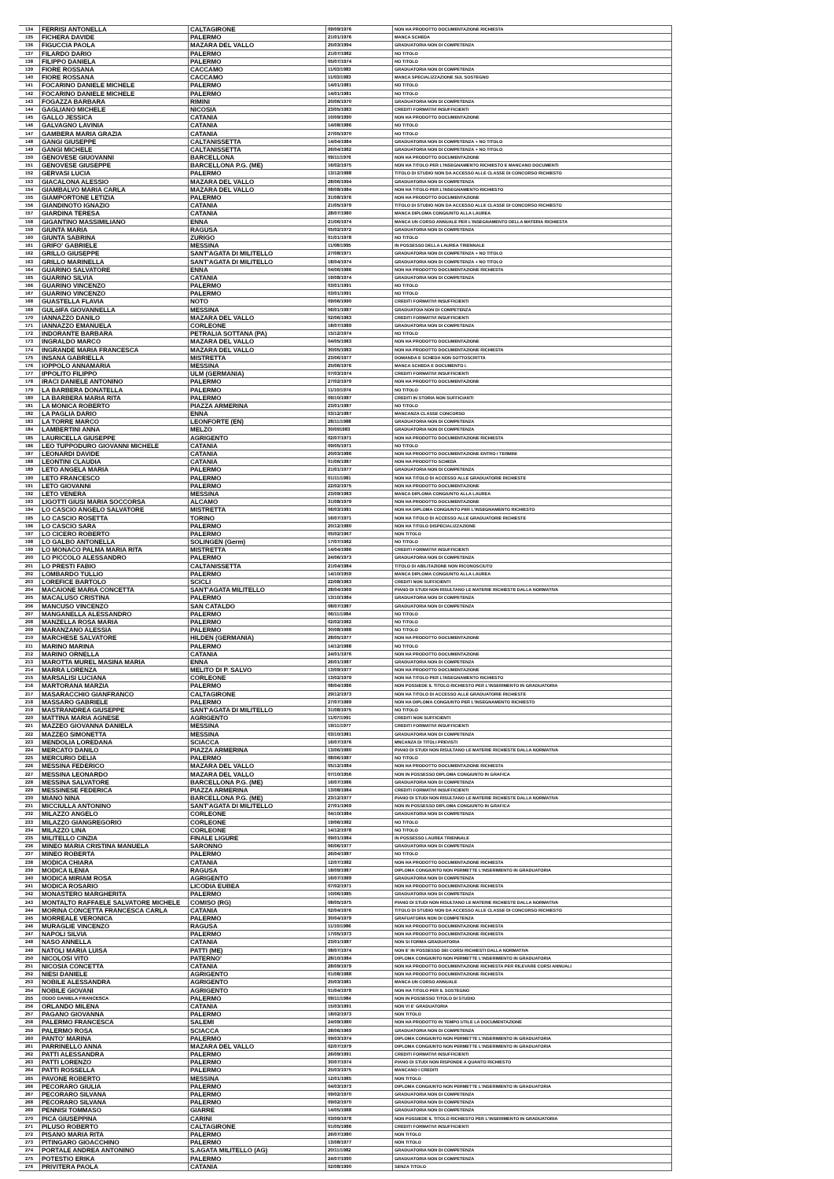| 134 | FERRISI ANTONELLA | CALTAGIRONE | 09/09/1976 | NON HA PRODOTTO DOCUMENTAZIONE RICHIESTA |
| 135 | FICHERA DAVIDE | PALERMO | 21/01/1976 | MANCA SCHEDA |
| 136 | FIGUCCIA PAOLA | MAZARA DEL VALLO | 25/03/1994 | GRADUATORIA NON DI COMPETENZA |
| 137 | FILARDO DARIO | PALERMO | 21/07/1982 | NO TITOLO |
| 138 | FILIPPO DANIELA | PALERMO | 05/07/1974 | NO TITOLO |
| 139 | FIORE ROSSANA | CACCAMO | 11/03/1983 | GRADUATORIA NON DI COMPETENZA |
| 140 | FIORE ROSSANA | CACCAMO | 11/03/1983 | MANCA SPECIALIZZAZIONE SUL SOSTEGNO |
| 141 | FOCARINO DANIELE MICHELE | PALERMO | 14/01/1981 | NO TITOLO |
| 142 | FOCARINO DANIELE MICHELE | PALERMO | 14/01/1981 | NO TITOLO |
| 143 | FOGAZZA BARBARA | RIMINI | 20/06/1970 | GRADUATORIA NON DI COMPETENZA |
| 144 | GAGLIANO MICHELE | NICOSIA | 23/05/1983 | CREDITI FORMATIVI INSUFFICIENTI |
| 145 | GALLO JESSICA | CATANIA | 10/09/1990 | NON HA PRODOTTO DOCUMENTAZIONE |
| 146 | GALVAGNO LAVINIA | CATANIA | 14/08/1986 | NO TITOLO |
| 147 | GAMBERA MARIA GRAZIA | CATANIA | 27/05/1970 | NO TITOLO |
| 148 | GANGI GIUSEPPE | CALTANISSETTA | 14/04/1984 | GRADUATORIA NON DI COMPETENZA + NO TITOLO |
| 149 | GANGI MICHELE | CALTANISSETTA | 26/04/1982 | GRADUATORIA NON DI COMPETENZA + NO TITOLO |
| 150 | GENOVESE GIUOVANNI | BARCELLONA | 09/11/1976 | NON HA PRODOTTO DOCUMENTAZIONE |
| 151 | GENOVESE GIUSEPPE | BARCELLONA P.G. (ME) | 16/02/1975 | NON HA TITOLO PER L'INSEGNAMENTO RICHIESTO E MANCANO DOCUMENTI |
| 152 | GERVASI LUCIA | PALERMO | 13/12/1988 | TITOLO DI STUDIO NON DA ACCESSO ALLE CLASSE DI CONCORSO RICHIESTO |
| 153 | GIACALONA ALESSIO | MAZARA DEL VALLO | 28/06/1994 | GRADUATORIA NON DI COMPETENZA |
| 154 | GIAMBALVO MARIA CARLA | MAZARA DEL VALLO | 08/08/1984 | NON HA TITOLO PER L'INSEGNAMENTO RICHIESTO |
| 155 | GIAMPORTONE LETIZIA | PALERMO | 31/08/1976 | NON HA PRODOTTO DOCUMENTAZIONE |
| 156 | GIANDINOTO IGNAZIO | CATANIA | 21/05/1979 | TITOLO DI STUDIO NON DA ACCESSO ALLE CLASSE DI CONCORSO RICHIESTO |
| 157 | GIARDINA TERESA | CATANIA | 28/07/1980 | MANCA DIPLOMA CONGIUNTO ALLA LAUREA |
| 158 | GIGANTINO MASSIMILIANO | ENNA | 21/06/1974 | MANCA UN CORSO ANNUALE PER L'INSEGNAMENTO DELLA MATERIA RICHIESTA |
| 159 | GIUNTA MARIA | RAGUSA | 05/02/1972 | GRADUATORIA NON DI COMPETENZA |
| 160 | GIUNTA SABRINA | ZURIGO | 01/01/1978 | NO TITOLO |
| 161 | GRIFO' GABRIELE | MESSINA | 11/08/1995 | IN POSSESSO DELLA LAUREA TRIENNALE |
| 162 | GRILLO GIUSEPPE | SANT'AGATA DI MILITELLO | 27/08/1971 | GRADUATORIA NON DI COMPETENZA + NO TITOLO |
| 163 | GRILLO MARINELLA | SANT'AGATA DI MILITELLO | 18/04/1974 | GRADUATORIA NON DI COMPETENZA + NO TITOLO |
| 164 | GUARINO SALVATORE | ENNA | 04/06/1986 | NON HA PRODOTTO DOCUMENTAZIONE RICHIESTA |
| 165 | GUARINO SILVIA | CATANIA | 19/08/1974 | GRADUATORIA NON DI COMPETENZA |
| 166 | GUARINO VINCENZO | PALERMO | 03/01/1991 | NO TITOLO |
| 167 | GUARINO VINCENZO | PALERMO | 03/01/1991 | NO TITOLO |
| 168 | GUASTELLA FLAVIA | NOTO | 09/06/1990 | CREDITI FORMATIVI INSUFFICIENTI |
| 169 | GULòIFA GIOVANNELLA | MESSINA | 06/01/1987 | GRADUATOIA NON DI COMPETENZA |
| 170 | IANNAZZO DANILO | MAZARA DEL VALLO | 02/06/1983 | CREDITI FORMATIVI INSUFFICIENTI |
| 171 | IANNAZZO EMANUELA | CORLEONE | 18/07/1989 | GRADUATORIA NON DI COMPETENZA |
| 172 | INDORANTE BARBARA | PETRALIA SOTTANA (PA) | 15/12/1974 | NO TITOLO |
| 173 | INGRALDO MARCO | MAZARA DEL VALLO | 04/05/1983 | NON HA PRODOTTO DOCUMENTAZIONE |
| 174 | INGRANDE MARIA FRANCESCA | MAZARA DEL VALLO | 30/05/1983 | NON HA PRODOTTO DOCUMENTAZIONE RICHIESTA |
| 175 | INSANA GABRIELLA | MISTRETTA | 23/06/1977 | DOMANDA E SCHEDA NON SOTTOSCRITTA |
| 176 | IOPPOLO ANNAMARIA | MESSINA | 25/06/1976 | MANCA SCHEDA E DOCUMENTO I. |
| 177 | IPPOLITO FILIPPO | ULM (GERMANIA) | 07/03/1974 | CREDITI FORMATIVI INSUFFICIENTI |
| 178 | IRACI DANIELE ANTONINO | PALERMO | 27/02/1979 | NON HA PRODOTTO DOCUMENTAZIONE |
| 179 | LA BARBERA DONATELLA | PALERMO | 11/10/1974 | NO TITOLO |
| 180 | LA BARBERA MARIA RITA | PALERMO | 09/10/1987 | CREDITI IN STORIA NON SUFFICIANTI |
| 181 | LA MONICA ROBERTO | PIAZZA ARMERINA | 23/01/1987 | NO TITOLO |
| 182 | LA PAGLIA DARIO | ENNA | 03/12/1987 | MANCANZA CLASSE CONCORSO |
| 183 | LA TORRE MARCO | LEONFORTE (EN) | 28/11/1988 | GRADUATORIA NON DI COMPETENZA |
| 184 | LAMBERTINI ANNA | MELZO | 30/091983 | GRADUATORIA NON DI COMPETENZA |
| 185 | LAURICELLA GIUSEPPE | AGRIGENTO | 02/07/1971 | NON HA PRODOTTO DOCUMENTAZIONE RICHIESTA |
| 186 | LEO TUPPODURO GIOVANNI MICHELE | CATANIA | 09/05/1971 | NO TITOLO |
| 187 | LEONARDI DAVIDE | CATANIA | 20/03/1986 | NON HA PRODOTTO DOCUMENTAZIONE ENTRO I TERMINI |
| 188 | LEONTINI CLAUDIA | CATANIA | 01/06/1987 | NON HA PRODOTTO SCHEDA |
| 189 | LETO ANGELA MARIA | PALERMO | 21/01/1977 | GRADUATORIA NON DI COMPETENZA |
| 190 | LETO FRANCESCO | PALERMO | 01/11/1981 | NON HA TITOLO DI ACCESSO ALLE GRADUATORIE RICHIESTE |
| 191 | LETO GIOVANNI | PALERMO | 22/02/1975 | NON HA PRODOTTO DOCUMENTAZIONE |
| 192 | LETO VENERA | MESSINA | 23/09/1983 | MANCA DIPLOMA CONGIUNTO ALLA LAUREA |
| 193 | LIGOTTI GIUSI MARIA SOCCORSA | ALCAMO | 31/08/1979 | NON HA PRODOTTO DOCUMENTAZIONE |
| 194 | LO CASCIO ANGELO SALVATORE | MISTRETTA | 06/03/1981 | NON HA DIPLOMA CONGIUNTO PER L'INSEGNAMENTO RICHIESTO |
| 195 | LO CASCIO ROSETTA | TORINO | 16/07/1971 | NON HA TITOLO DI ACCESSO ALLE GRADUATORIE RICHIESTE |
| 196 | LO CASCIO SARA | PALERMO | 20/12/1980 | NON HA TITOLO DISPECIALIZZAZIONE |
| 197 | LO CICERO ROBERTO | PALERMO | 05/02/1967 | NON TITOLO |
| 198 | LO GALBO ANTONELLA | SOLINGEN (Germ) | 17/07/1982 | NO TITOLO |
| 199 | LO MONACO PALMA MARIA RITA | MISTRETTA | 14/04/1986 | CREDITI FORMATIVI INSUFFICIENTI |
| 200 | LO PICCOLO ALESSANDRO | PALERMO | 24/06/1973 | GRADUATORIA NON DI COMPETENZA |
| 201 | LO PRESTI FABIO | CALTANISSETTA | 21/04/1984 | TITOLO DI ABILITAZIONE NON RICONOSCIUTO |
| 202 | LOMBARDO TULLIO | PALERMO | 14/10/1959 | MANCA DIPLOMA CONGIUNTO ALLA LAUREA |
| 203 | LOREFICE BARTOLO | SCICLI | 22/08/1983 | CREDITI NON SUFFICIENTI |
| 204 | MACAIONE MARIA CONCETTA | SANT'AGATA MILITELLO | 28/04/1969 | PIANO DI STUDI NON RISULTANO LE MATERIE RICHIESTE DALLA NORMATIVA |
| 205 | MACALUSO CRISTINA | PALERMO | 13/10/1984 | GRADUATORIA NON DI COMPETENZA |
| 206 | MANCUSO VINCENZO | SAN CATALDO | 08/07/1987 | GRADUATORIA NON DI COMPETENZA |
| 207 | MANGANELLA ALESSANDRO | PALERMO | 06/11/1984 | NO TITOLO |
| 208 | MANZELLA ROSA MARIA | PALERMO | 02/02/1982 | NO TITOLO |
| 209 | MARANZANO ALESSIA | PALERMO | 30/08/1988 | NO TITOLO |
| 210 | MARCHESE SALVATORE | HILDEN (GERMANIA) | 28/05/1977 | NON HA PRODOTTO DOCUMENTAZIONE |
| 211 | MARINO MARINA | PALERMO | 14/12/1988 | NO TITOLO |
| 212 | MARINO ORNELLA | CATANIA | 24/01/1976 | NON HA PRODOTTO DOCUMENTAZIONE |
| 213 | MAROTTA MUREL MASINA MARIA | ENNA | 26/01/1987 | GRADUATORIA NON DI COMPETENZA |
| 214 | MARRA LORENZA | MELITO DI P. SALVO | 13/09/1977 | NON HA PRODOTTO DOCUMENTAZIONE |
| 215 | MARSALISI LUCIANA | CORLEONE | 13/02/1979 | NON HA TITOLO PER L'INSEGNAMENTO RICHIESTO |
| 216 | MARTORANA MARZIA | PALERMO | 08/04/1986 | NON POSSIEDE IL TITOLO RICHIESTO PER L'INSERIMENTO IN GRADUATORIA |
| 217 | MASARACCHIO GIANFRANCO | CALTAGIRONE | 29/12/1973 | NON HA TITOLO DI ACCESSO ALLE GRADUATORIE RICHIESTE |
| 218 | MASSARO GABRIELE | PALERMO | 27/07/1989 | NON HA DIPLOMA CONGIUNTO PER L'INSEGNAMENTO RICHIESTO |
| 219 | MASTRANDREA GIUSEPPE | SANT'AGATA DI MILITELLO | 31/08/1975 | NO TITOLO |
| 220 | MATTINA MARIA AGNESE | AGRIGENTO | 11/07/1991 | CREDITI NON SUFFICIENTI |
| 221 | MAZZEO GIOVANNA DANIELA | MESSINA | 19/11/1977 | CREDITI FORMATIVI INSUFFICIENTI |
| 222 | MAZZEO SIMONETTA | MESSINA | 03/10/1981 | GRADUATORIA NON DI COMPETENZA |
| 223 | MENDOLIA LOREDANA | SCIACCA | 16/07/1976 | MNCANZA DI TITOLI PREVISTI |
| 224 | MERCATO DANILO | PIAZZA ARMERINA | 13/06/1980 | PIANO DI STUDI NON RISULTANO LE MATERIE RICHIESTE DALLA NORMATIVA |
| 225 | MERCURIO DELIA | PALERMO | 08/06/1987 | NO TITOLO |
| 226 | MESSINA FEDERICO | MAZARA DEL VALLO | 05/12/1984 | NON HA PRODOTTO DOCUMENTAZIONE RICHIESTA |
| 227 | MESSINA LEONARDO | MAZARA DEL VALLO | 07/10/1956 | NON IN POSSESSO DIPLOMA CONGIUNTO IN GRAFICA |
| 228 | MESSINA SALVATORE | BARCELLONA P.G. (ME) | 16/07/1986 | GRADUATORIA NON DI COMPETENZA |
| 229 | MESSINESE FEDERICA | PIAZZA ARMERINA | 13/08/1984 | CREDITI FORMATIVI INSUFFICIENTI |
| 230 | MIANO NINA | BARCELLONA P.G. (ME) | 23/12/1977 | PIANO DI STUDI NON RISULTANO LE MATERIE RICHIESTE DALLA NORMATIVA |
| 231 | MICCIULLA ANTONINO | SANT'AGATA DI MILITELLO | 27/01/1969 | NON IN POSSESSO DIPLOMA CONGIUNTO IN GRAFICA |
| 232 | MILAZZO ANGELO | CORLEONE | 04/10/1984 | GRADUATORIA NON DI COMPETENZA |
| 233 | MILAZZO GIANGREGORIO | CORLEONE | 19/06/1982 | NO TITOLO |
| 234 | MILAZZO LINA | CORLEONE | 14/12/1978 | NO TITOLO |
| 235 | MILITELLO CINZIA | FINALE LIGURE | 09/01/1984 | IN POSSESSO LAUREA TRIENNALE |
| 236 | MINEO MARIA CRISTINA MANUELA | SARONNO | 06/06/1977 | GRADUATORIA NON DI COMPETENZA |
| 237 | MINEO ROBERTA | PALERMO | 26/04/1987 | NO TITOLO |
| 238 | MODICA CHIARA | CATANIA | 12/07/1982 | NON HA PRODOTTO DOCUMENTAZIONE RICHIESTA |
| 239 | MODICA ILENIA | RAGUSA | 18/09/1987 | DIPLOMA CONGIUNTO NON PERMETTE L'INSERIMENTO IN GRADUATORIA |
| 240 | MODICA MIRIAM ROSA | AGRIGENTO | 16/07/1989 | GRADUATORIA NON DI COMPETENZA |
| 241 | MODICA ROSARIO | LICODIA EUBEA | 07/02/1971 | NON HA PRODOTTO DOCUMENTAZIONE RICHIESTA |
| 242 | MONASTERO MARGHERITA | PALERMO | 10/06/1985 | GRADUATORIA NON DI COMPETENZA |
| 243 | MONTALTO RAFFAELE SALVATORE MICHELE | COMISO (RG) | 08/05/1975 | PIANO DI STUDI NON RISULTANO LE MATERIE RICHIESTE DALLA NORMATIVA |
| 244 | MORINA CONCETTA FRANCESCA CARLA | CATANIA | 02/04/1976 | TITOLO DI STUDIO NON DA ACCESSO ALLE CLASSE DI CONCORSO RICHIESTO |
| 245 | MORREALE VERONICA | PALERMO | 30/04/1979 | GRAFUATORIA NON DI COMPETENZA |
| 246 | MURAGLIE VINCENZO | RAGUSA | 11/10/1986 | NON HA PRODOTTO DOCUMENTAZIONE RICHIESTA |
| 247 | NAPOLI SILVIA | PALERMO | 17/05/1973 | NON HA PRODOTTO DOCUMENTAZIONE RICHIESTA |
| 248 | NASO ANNELLA | CATANIA | 23/01/1987 | NON SI FORMA GRADUATORIA |
| 249 | NATOLI MARIA LUISA | PATTI (ME) | 08/07/1974 | NON E' IN POSSESSO DEI CORSI RICHIESTI DALLA NORMATIVA |
| 250 | NICOLOSI VITO | PATERNO' | 28/10/1984 | DIPLOMA CONGIUNTO NON PERMETTE L'INSERIMENTO IN GRADUATORIA |
| 251 | NICOSIA CONCETTA | CATANIA | 28/09/1979 | NON HA PRODOTTO DOCUMENTAZIONE RICHIESTA PER RILEVARE CORSI ANNUALI |
| 252 | NIESI DANIELE | AGRIGENTO | 01/08/1988 | NON HA PRODOTTO DOCUMENTAZIONE RICHIESTA |
| 253 | NOBILE ALESSANDRA | AGRIGENTO | 25/03/1981 | MANCA UN CORSO ANNUALE |
| 254 | NOBILE GIOVANI | AGRIGENTO | 01/04/1978 | NON HA TITOLO PER IL SOSTEGNO |
| 255 | ODDO DANIELA FRANCESCA | PALERMO | 09/11/1984 | NON IN POSSESSO TITOLO DI STUDIO |
| 256 | ORLANDO MILENA | CATANIA | 15/03/1991 | NON VI E' GRADUATORIA |
| 257 | PAGANO GIOVANNA | PALERMO | 18/02/1973 | NON TITOLO |
| 258 | PALERMO FRANCESCA | SALEMI | 24/09/1980 | NON HA PRODOTTO IN TEMPO UTILE LA DOCUMENTAZIONE |
| 259 | PALERMO ROSA | SCIACCA | 28/06/1969 | GRADUATORIA NON DI COMPETENZA |
| 260 | PANTO' MARINA | PALERMO | 09/03/1974 | DIPLOMA CONGIUNTO NON PERMETTE L'INSERIMENTO IN GRADUATORIA |
| 261 | PARRINELLO ANNA | MAZARA DEL VALLO | 02/07/1979 | DIPLOMA CONGIUNTO NON PERMETTE L'INSERIMENTO IN GRADUATORIA |
| 262 | PATTI ALESSANDRA | PALERMO | 26/09/1991 | CREDITI FORMATIVI INSUFFICIENTI |
| 263 | PATTI LORENZO | PALERMO | 30/07/1974 | PIANO DI STUDI NON RISPONDE A QUANTO RICHIESTO |
| 264 | PATTI ROSSELLA | PALERMO | 25/03/1975 | MANCANO I CREDITI |
| 265 | PAVONE ROBERTO | MESSINA | 12/01/1985 | NON TITOLO |
| 266 | PECORARO GIULIA | PALERMO | 04/03/1973 | DIPLOMA CONGIUNTO NON PERMETTE L'INSERIMENTO IN GRADUATORIA |
| 267 | PECORARO SILVANA | PALERMO | 09/02/1970 | GRADUATORIA NON DI COMPETENZA |
| 268 | PECORARO SILVANA | PALERMO | 09/02/1970 | GRADUATORIA NON DI COMPETENZA |
| 269 | PENNISI TOMMASO | GIARRE | 14/05/1988 | GRADUATORIA NON DI COMPETENZA |
| 270 | PICA GIUSEPPINA | CARINI | 03/09/1978 | NON POSSIEDE IL TITOLO RICHIESTO PER L'INSERIMENTO IN GRADUATORIA |
| 271 | PILUSO ROBERTO | CALTAGIRONE | 01/05/1986 | CREDITI FORMATIVI INSUFFICIENTI |
| 272 | PISANO MARIA RITA | PALERMO | 26/07/1980 | NON TITOLO |
| 273 | PITINGARO GIOACCHINO | PALERMO | 13/08/1977 | NON TITOLO |
| 274 | PORTALE ANDREA ANTONINO | S.AGATA MILITELLO (AG) | 20/11/1982 | GRADUATORIA NON DI COMPETENZA |
| 275 | POTESTIO ERIKA | PALERMO | 24/07/1990 | GRADUATORIA NON DI COMPETENZA |
| 276 | PRIVITERA PAOLA | CATANIA | 02/08/1990 | SENZA TITOLO |